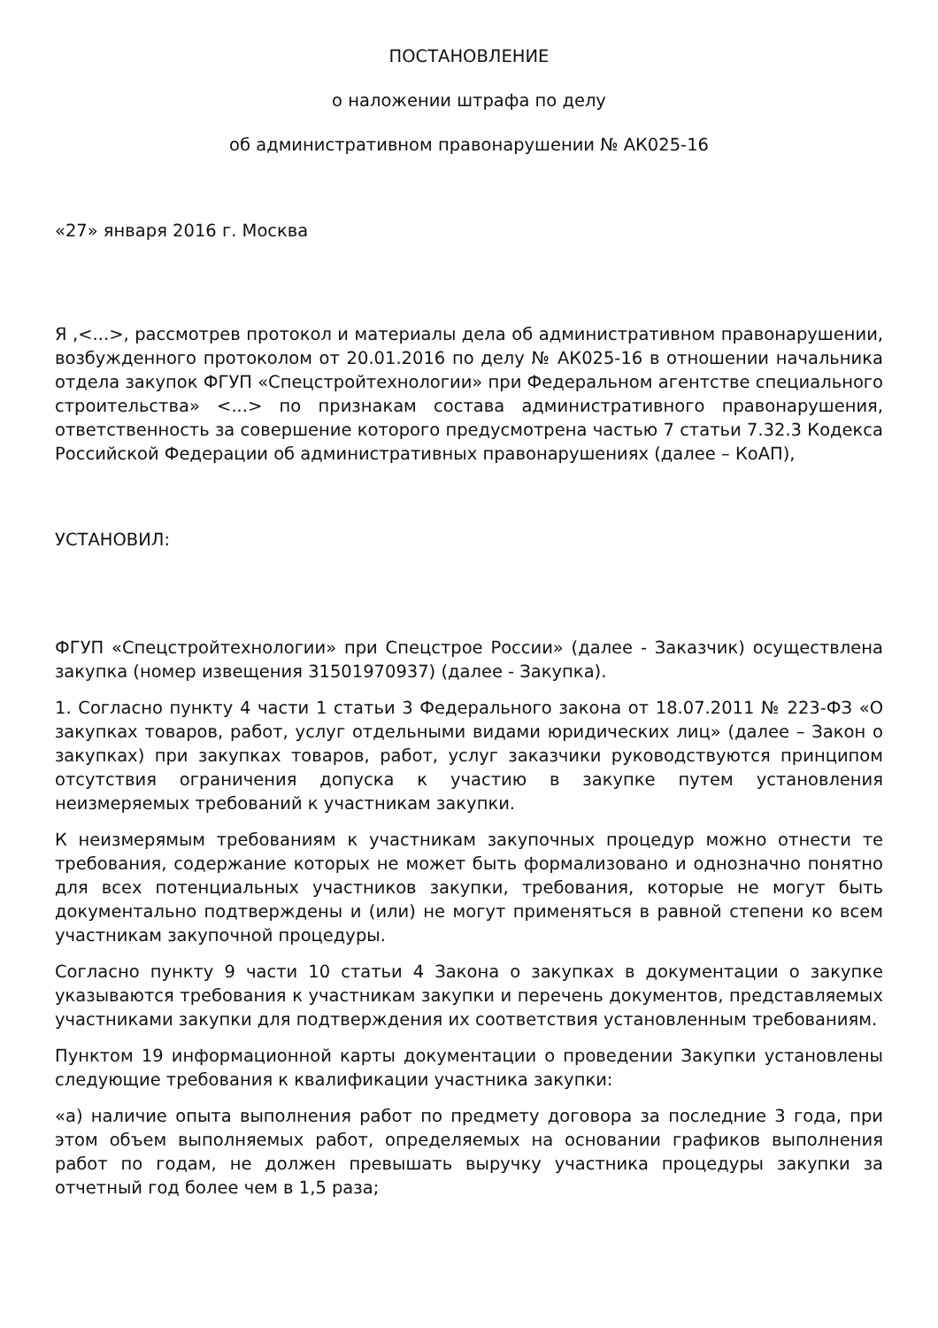ПОСТАНОВЛЕНИЕ
о наложении штрафа по делу
об административном правонарушении № АК025-16
«27» января 2016 г. Москва
Я ,<...>, рассмотрев протокол и материалы дела об административном правонарушении, возбужденного протоколом от 20.01.2016 по делу № АК025-16 в отношении начальника отдела закупок ФГУП «Спецстройтехнологии» при Федеральном агентстве специального строительства» <...> по признакам состава административного правонарушения, ответственность за совершение которого предусмотрена частью 7 статьи 7.32.3 Кодекса Российской Федерации об административных правонарушениях (далее – КоАП),
УСТАНОВИЛ:
ФГУП «Спецстройтехнологии» при Спецстрое России» (далее - Заказчик) осуществлена закупка (номер извещения 31501970937) (далее - Закупка).
1. Согласно пункту 4 части 1 статьи 3 Федерального закона от 18.07.2011 № 223-ФЗ «О закупках товаров, работ, услуг отдельными видами юридических лиц» (далее – Закон о закупках) при закупках товаров, работ, услуг заказчики руководствуются принципом отсутствия ограничения допуска к участию в закупке путем установления неизмеряемых требований к участникам закупки.
К неизмерямым требованиям к участникам закупочных процедур можно отнести те требования, содержание которых не может быть формализовано и однозначно понятно для всех потенциальных участников закупки, требования, которые не могут быть документально подтверждены и (или) не могут применяться в равной степени ко всем участникам закупочной процедуры.
Согласно пункту 9 части 10 статьи 4 Закона о закупках в документации о закупке указываются требования к участникам закупки и перечень документов, представляемых участниками закупки для подтверждения их соответствия установленным требованиям.
Пунктом 19 информационной карты документации о проведении Закупки установлены следующие требования к квалификации участника закупки:
«а) наличие опыта выполнения работ по предмету договора за последние 3 года, при этом объем выполняемых работ, определяемых на основании графиков выполнения работ по годам, не должен превышать выручку участника процедуры закупки за отчетный год более чем в 1,5 раза;